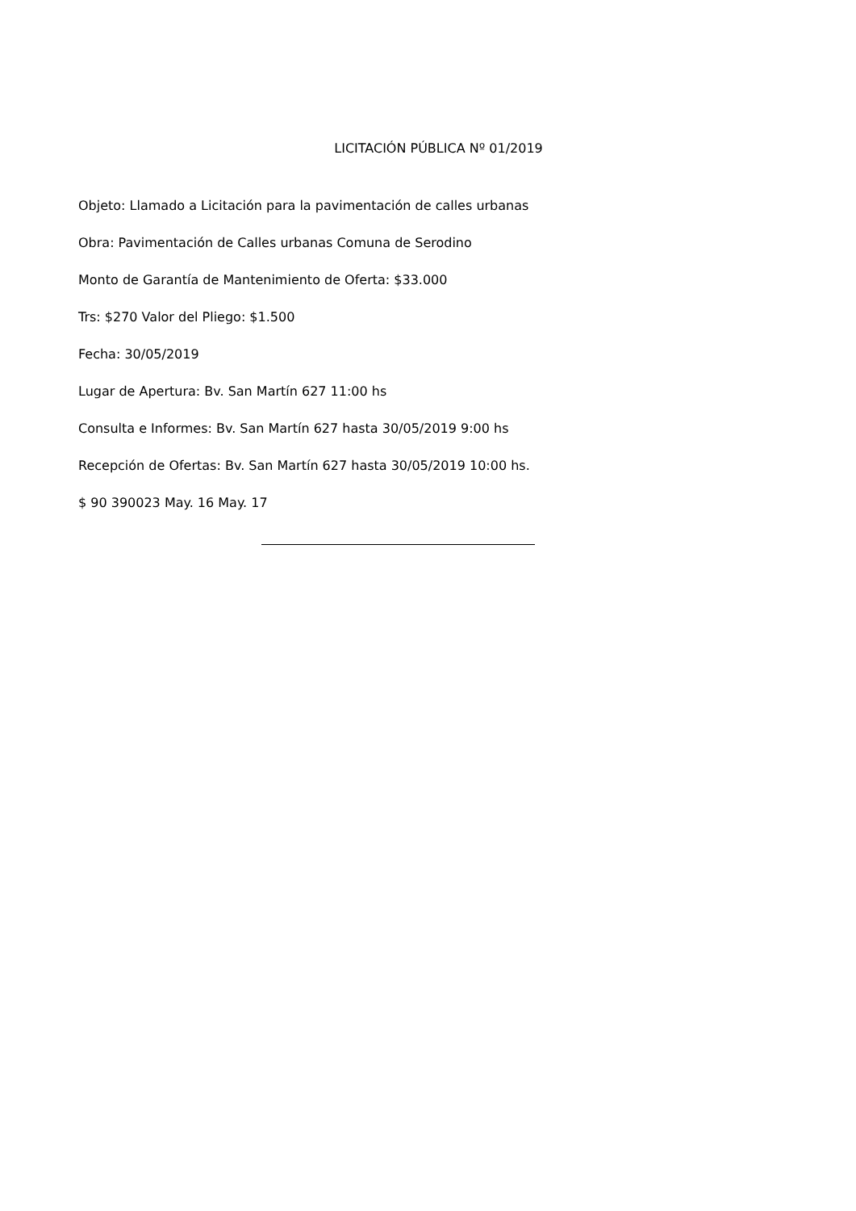LICITACIÓN PÚBLICA Nº 01/2019
Objeto: Llamado a Licitación para la pavimentación de calles urbanas
Obra: Pavimentación de Calles urbanas Comuna de Serodino
Monto de Garantía de Mantenimiento de Oferta: $33.000
Trs: $270 Valor del Pliego: $1.500
Fecha: 30/05/2019
Lugar de Apertura: Bv. San Martín 627 11:00 hs
Consulta e Informes: Bv. San Martín 627 hasta 30/05/2019 9:00 hs
Recepción de Ofertas: Bv. San Martín 627 hasta 30/05/2019 10:00 hs.
$ 90 390023 May. 16 May. 17